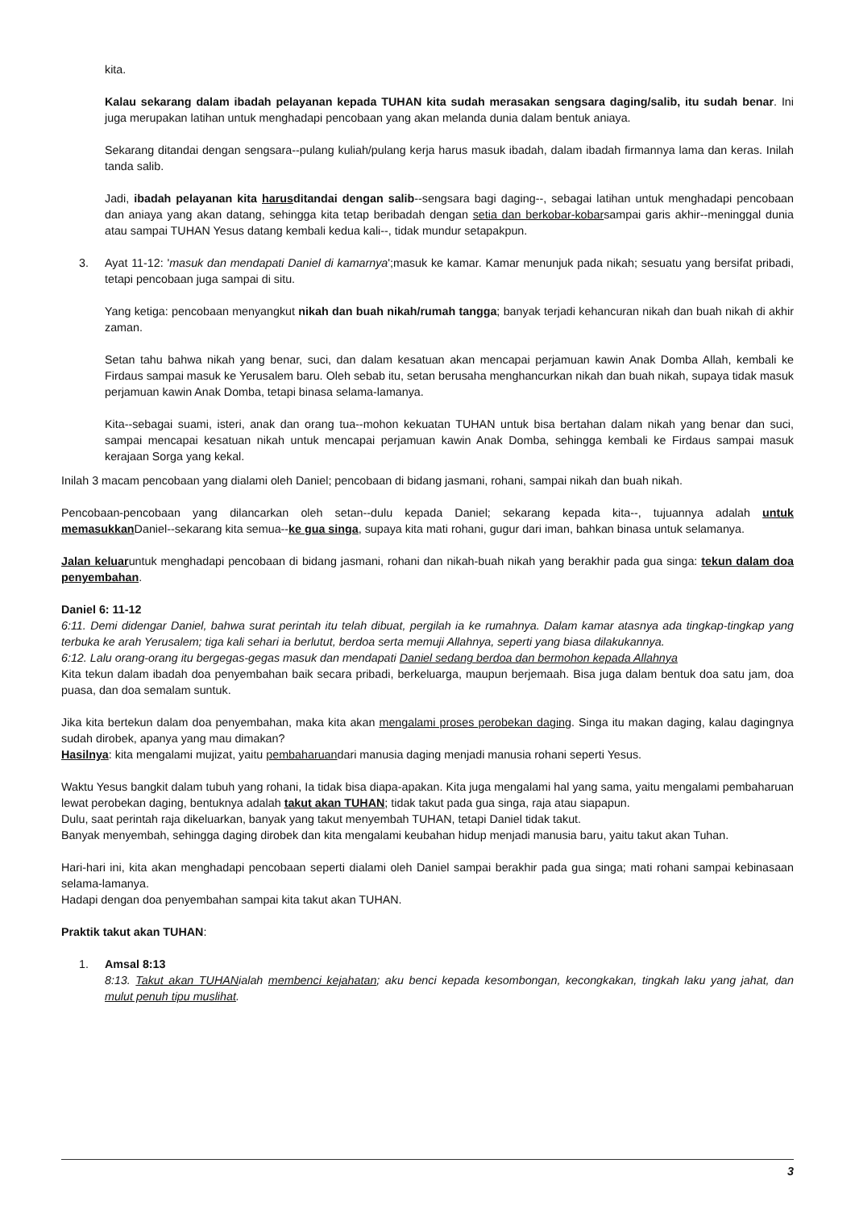kita.
Kalau sekarang dalam ibadah pelayanan kepada TUHAN kita sudah merasakan sengsara daging/salib, itu sudah benar. Ini juga merupakan latihan untuk menghadapi pencobaan yang akan melanda dunia dalam bentuk aniaya.
Sekarang ditandai dengan sengsara--pulang kuliah/pulang kerja harus masuk ibadah, dalam ibadah firmannya lama dan keras. Inilah tanda salib.
Jadi, ibadah pelayanan kita harusditandai dengan salib--sengsara bagi daging--, sebagai latihan untuk menghadapi pencobaan dan aniaya yang akan datang, sehingga kita tetap beribadah dengan setia dan berkobar-kobarsampai garis akhir--meninggal dunia atau sampai TUHAN Yesus datang kembali kedua kali--, tidak mundur setapakpun.
3. Ayat 11-12: 'masuk dan mendapati Daniel di kamarnya';masuk ke kamar. Kamar menunjuk pada nikah; sesuatu yang bersifat pribadi, tetapi pencobaan juga sampai di situ.
Yang ketiga: pencobaan menyangkut nikah dan buah nikah/rumah tangga; banyak terjadi kehancuran nikah dan buah nikah di akhir zaman.
Setan tahu bahwa nikah yang benar, suci, dan dalam kesatuan akan mencapai perjamuan kawin Anak Domba Allah, kembali ke Firdaus sampai masuk ke Yerusalem baru. Oleh sebab itu, setan berusaha menghancurkan nikah dan buah nikah, supaya tidak masuk perjamuan kawin Anak Domba, tetapi binasa selama-lamanya.
Kita--sebagai suami, isteri, anak dan orang tua--mohon kekuatan TUHAN untuk bisa bertahan dalam nikah yang benar dan suci, sampai mencapai kesatuan nikah untuk mencapai perjamuan kawin Anak Domba, sehingga kembali ke Firdaus sampai masuk kerajaan Sorga yang kekal.
Inilah 3 macam pencobaan yang dialami oleh Daniel; pencobaan di bidang jasmani, rohani, sampai nikah dan buah nikah.
Pencobaan-pencobaan yang dilancarkan oleh setan--dulu kepada Daniel; sekarang kepada kita--, tujuannya adalah untuk memasukkan Daniel--sekarang kita semua--ke gua singa, supaya kita mati rohani, gugur dari iman, bahkan binasa untuk selamanya.
Jalan keluaruntuk menghadapi pencobaan di bidang jasmani, rohani dan nikah-buah nikah yang berakhir pada gua singa: tekun dalam doa penyembahan.
Daniel 6: 11-12
6:11. Demi didengar Daniel, bahwa surat perintah itu telah dibuat, pergilah ia ke rumahnya. Dalam kamar atasnya ada tingkap-tingkap yang terbuka ke arah Yerusalem; tiga kali sehari ia berlutut, berdoa serta memuji Allahnya, seperti yang biasa dilakukannya.
6:12. Lalu orang-orang itu bergegas-gegas masuk dan mendapati Daniel sedang berdoa dan bermohon kepada Allahnya
Kita tekun dalam ibadah doa penyembahan baik secara pribadi, berkeluarga, maupun berjemaah. Bisa juga dalam bentuk doa satu jam, doa puasa, dan doa semalam suntuk.
Jika kita bertekun dalam doa penyembahan, maka kita akan mengalami proses perobekan daging. Singa itu makan daging, kalau dagingnya sudah dirobek, apanya yang mau dimakan?
Hasilnya: kita mengalami mujizat, yaitu pembaharuandari manusia daging menjadi manusia rohani seperti Yesus.
Waktu Yesus bangkit dalam tubuh yang rohani, Ia tidak bisa diapa-apakan. Kita juga mengalami hal yang sama, yaitu mengalami pembaharuan lewat perobekan daging, bentuknya adalah takut akan TUHAN; tidak takut pada gua singa, raja atau siapapun.
Dulu, saat perintah raja dikeluarkan, banyak yang takut menyembah TUHAN, tetapi Daniel tidak takut.
Banyak menyembah, sehingga daging dirobek dan kita mengalami keubahan hidup menjadi manusia baru, yaitu takut akan Tuhan.
Hari-hari ini, kita akan menghadapi pencobaan seperti dialami oleh Daniel sampai berakhir pada gua singa; mati rohani sampai kebinasaan selama-lamanya.
Hadapi dengan doa penyembahan sampai kita takut akan TUHAN.
Praktik takut akan TUHAN:
1. Amsal 8:13
8:13. Takut akan TUHANialah membenci kejahatan; aku benci kepada kesombongan, kecongkakan, tingkah laku yang jahat, dan mulut penuh tipu muslihat.
3